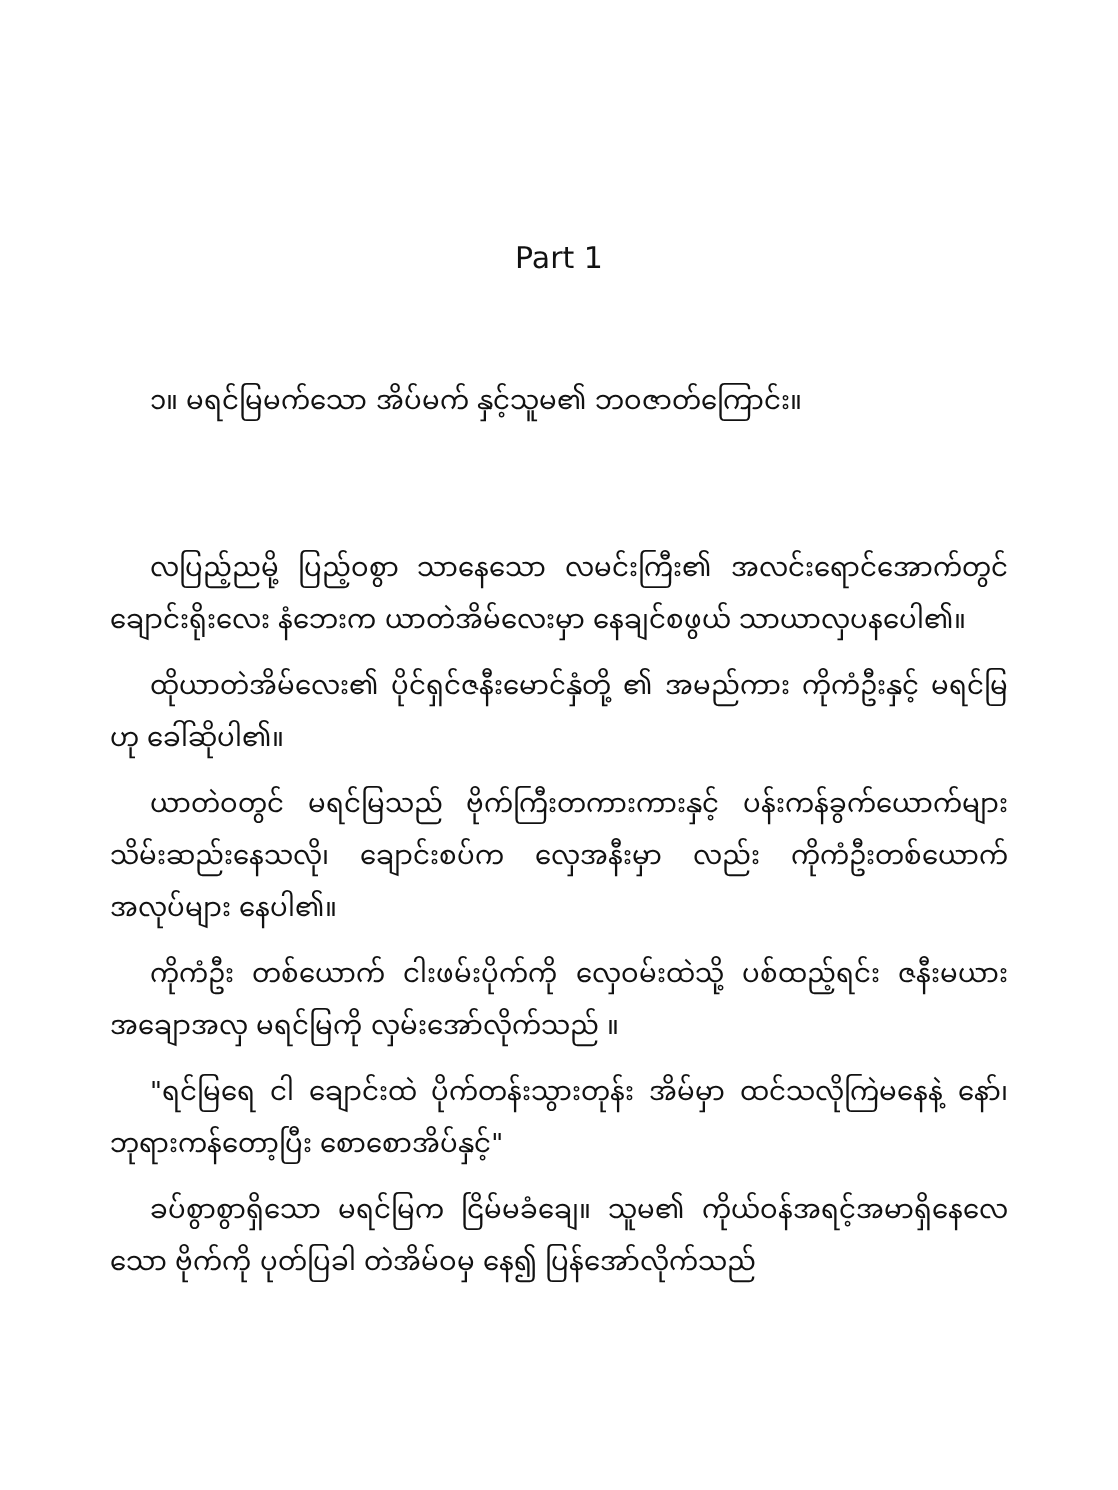Part 1
၁။ မရင်မြမက်သော အိပ်မက် နှင့်သူမ၏ ဘဝဇာတ်ကြောင်း။
လပြည့်ညမို့ ပြည့်ဝစွာ သာနေသော လမင်းကြီး၏ အလင်းရောင်အောက်တွင် ချောင်းရိုးလေး နံဘေးက ယာတဲအိမ်လေးမှာ နေချင်စဖွယ် သာယာလှပနပေါ၏။
ထိုယာတဲအိမ်လေး၏ ပိုင်ရှင်ဇနီးမောင်နှံတို့ ၏ အမည်ကား ကိုကံဦးနှင့် မရင်မြ ဟု ခေါ်ဆိုပါ၏။
ယာတဲဝတွင် မရင်မြသည် ဗိုက်ကြီးတကားကားနှင့် ပန်းကန်ခွက်ယောက်များ သိမ်းဆည်းနေသလို၊ ချောင်းစပ်က လှေအနီးမှာ လည်း ကိုကံဦးတစ်ယောက် အလုပ်များ နေပါ၏။
ကိုကံဦး တစ်ယောက် ငါးဖမ်းပိုက်ကို လှေဝမ်းထဲသို့ ပစ်ထည့်ရင်း ဇနီးမယား အချောအလှ မရင်မြကို လှမ်းအော်လိုက်သည် ။
"ရင်မြရေ ငါ ချောင်းထဲ ပိုက်တန်းသွားတုန်း အိမ်မှာ ထင်သလိုကြဲမနေနဲ့ နော်၊ ဘုရားကန်တော့ပြီး စောစောအိပ်နှင့်"
ခပ်စွာစွာရှိသော မရင်မြက ငြိမ်မခံချေ။ သူမ၏ ကိုယ်ဝန်အရင့်အမာရှိနေလေသော ဗိုက်ကို ပုတ်ပြခါ တဲအိမ်ဝမှ နေ၍ ပြန်အော်လိုက်သည်